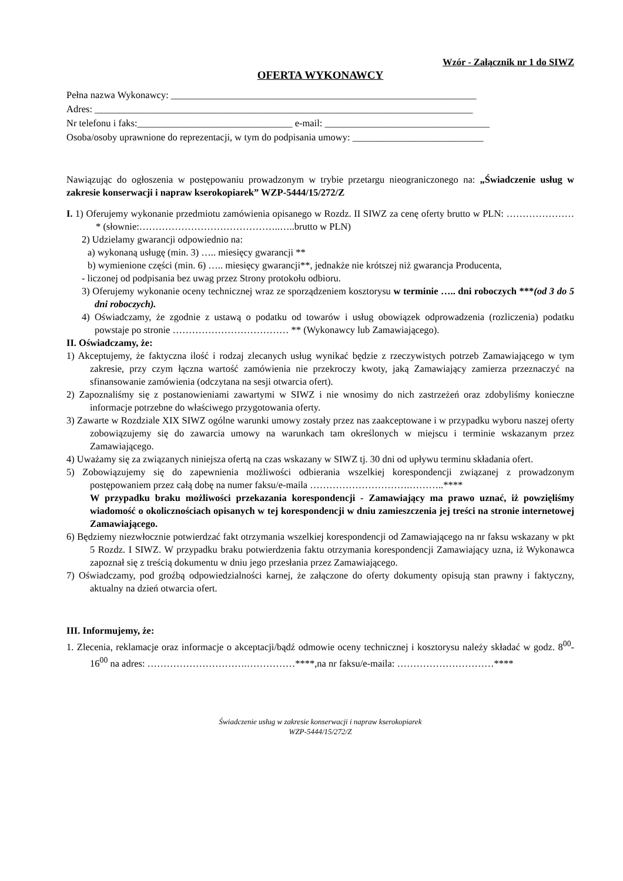Wzór - Załącznik nr 1 do SIWZ
OFERTA WYKONAWCY
Pełna nazwa Wykonawcy: _______________________________________________________________
Adres: ______________________________________________________________________________
Nr telefonu i faks:________________________________ e-mail: __________________________________
Osoba/osoby uprawnione do reprezentacji, w tym do podpisania umowy: ___________________________
Nawiązując do ogłoszenia w postępowaniu prowadzonym w trybie przetargu nieograniczonego na: „Świadczenie usług w zakresie konserwacji i napraw kserokopiarek” WZP-5444/15/272/Z
I. 1) Oferujemy wykonanie przedmiotu zamówienia opisanego w Rozdz. II SIWZ za cenę oferty brutto w PLN: …………………* (słownie:……………………………………..…..brutto w PLN)
2) Udzielamy gwarancji odpowiednio na:
a) wykonaną usługę (min. 3) ….. miesięcy gwarancji **
b) wymienione części (min. 6) ….. miesięcy gwarancji**, jednakże nie krótszej niż gwarancja Producenta,
- liczonej od podpisania bez uwag przez Strony protokołu odbioru.
3) Oferujemy wykonanie oceny technicznej wraz ze sporządzeniem kosztorysu w terminie ….. dni roboczych ***(od 3 do 5 dni roboczych).
4) Oświadczamy, że zgodnie z ustawą o podatku od towarów i usług obowiązek odprowadzenia (rozliczenia) podatku powstaje po stronie ……………………………… ** (Wykonawcy lub Zamawiającego).
II. Oświadczamy, że:
1) Akceptujemy, że faktyczna ilość i rodzaj zlecanych usług wynikać będzie z rzeczywistych potrzeb Zamawiającego w tym zakresie, przy czym łączna wartość zamówienia nie przekroczy kwoty, jaką Zamawiający zamierza przeznaczyć na sfinansowanie zamówienia (odczytana na sesji otwarcia ofert).
2) Zapoznaliśmy się z postanowieniami zawartymi w SIWZ i nie wnosimy do nich zastrzeżeń oraz zdobyliśmy konieczne informacje potrzebne do właściwego przygotowania oferty.
3) Zawarte w Rozdziale XIX SIWZ ogólne warunki umowy zostały przez nas zaakceptowane i w przypadku wyboru naszej oferty zobowiązujemy się do zawarcia umowy na warunkach tam określonych w miejscu i terminie wskazanym przez Zamawiającego.
4) Uważamy się za związanych niniejsza ofertą na czas wskazany w SIWZ tj. 30 dni od upływu terminu składania ofert.
5) Zobowiązujemy się do zapewnienia możliwości odbierania wszelkiej korespondencji związanej z prowadzonym postępowaniem przez całą dobę na numer faksu/e-maila ………………………….………..****
W przypadku braku możliwości przekazania korespondencji - Zamawiający ma prawo uznać, iż powzięliśmy wiadomość o okolicznościach opisanych w tej korespondencji w dniu zamieszczenia jej treści na stronie internetowej Zamawiającego.
6) Będziemy niezwłocznie potwierdzać fakt otrzymania wszelkiej korespondencji od Zamawiającego na nr faksu wskazany w pkt 5 Rozdz. I SIWZ. W przypadku braku potwierdzenia faktu otrzymania korespondencji Zamawiający uzna, iż Wykonawca zapoznał się z treścią dokumentu w dniu jego przesłania przez Zamawiającego.
7) Oświadczamy, pod groźbą odpowiedzialności karnej, że załączone do oferty dokumenty opisują stan prawny i faktyczny, aktualny na dzień otwarcia ofert.
III. Informujemy, że:
1. Zlecenia, reklamacje oraz informacje o akceptacji/bądź odmowie oceny technicznej i kosztorysu należy składać w godz. 8<sup>00</sup>-16<sup>00</sup> na adres: ………………………….……………****,na nr faksu/e-maila: …………………………****
Świadczenie usług w zakresie konserwacji i napraw kserokopiarek
WZP-5444/15/272/Z